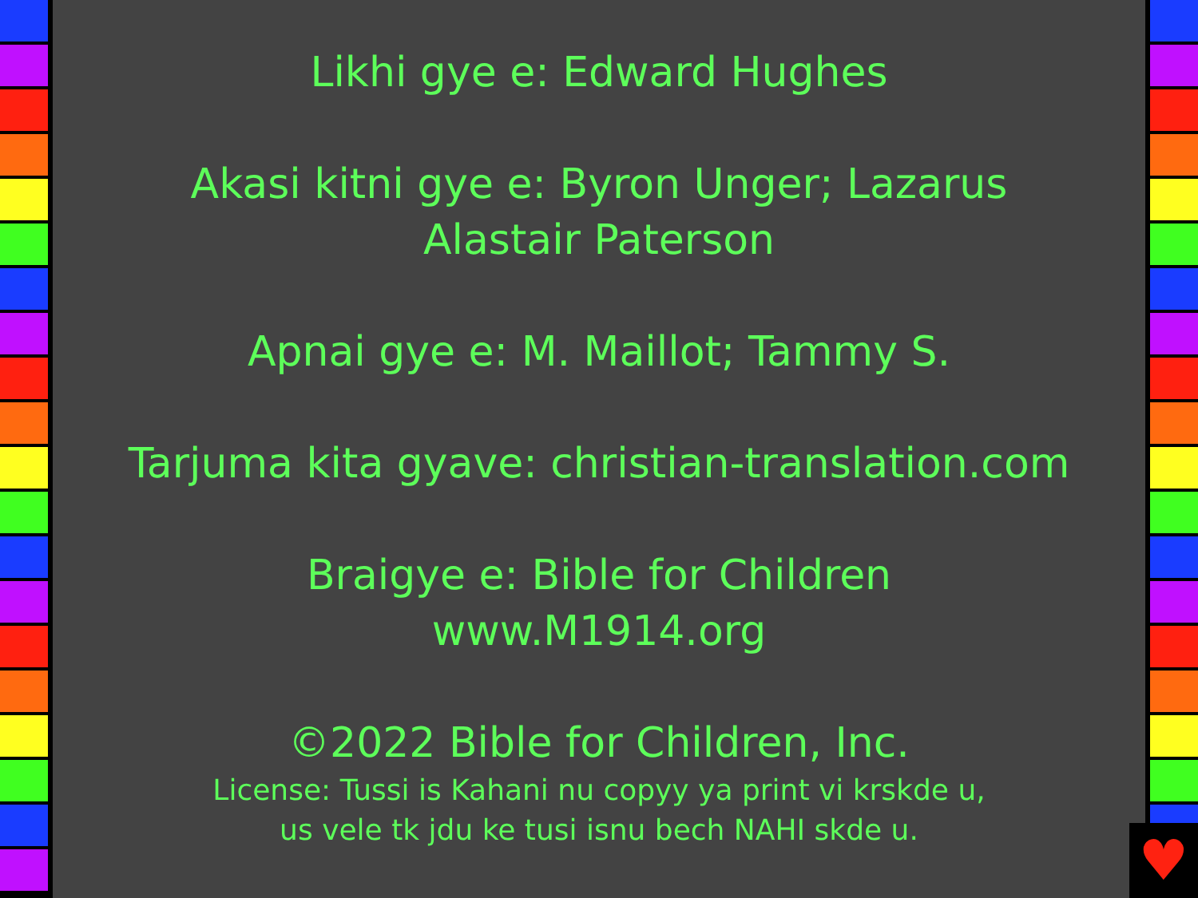Likhi gye e: Edward Hughes
Akasi kitni gye e: Byron Unger; Lazarus
Alastair Paterson
Apnai gye e: M. Maillot; Tammy S.
Tarjuma kita gyave: christian-translation.com
Braigye e: Bible for Children
www.M1914.org
©2022 Bible for Children, Inc.
License: Tussi is Kahani nu copyy ya print vi krskde u,
us vele tk jdu ke tusi isnu bech NAHI skde u.
♥